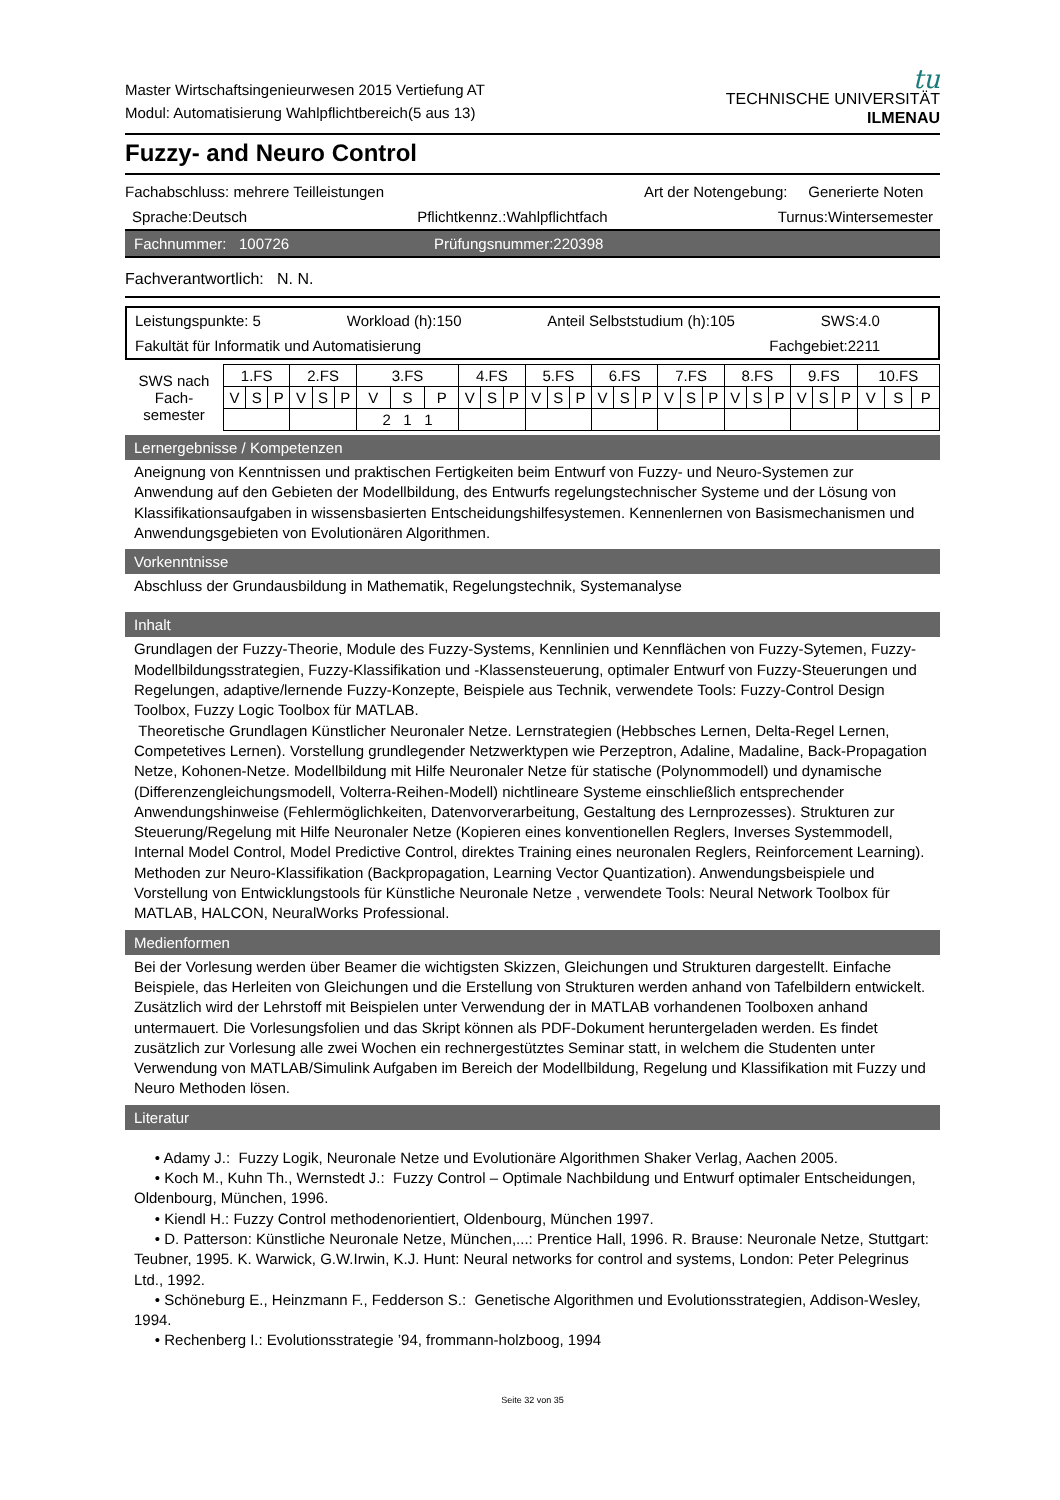Master Wirtschaftsingenieurwesen 2015 Vertiefung AT
Modul: Automatisierung Wahlpflichtbereich(5 aus 13)
tu
TECHNISCHE UNIVERSITÄT
ILMENAU
Fuzzy- and Neuro Control
Fachabschluss: mehrere Teilleistungen Art der Notengebung: Generierte Noten
Sprache:Deutsch Pflichtkennz.:Wahlpflichtfach Turnus:Wintersemester
Fachnummer: 100726 Prüfungsnummer:220398
Fachverantwortlich: N. N.
Leistungspunkte: 5 Workload (h):150 Anteil Selbststudium (h):105 SWS:4.0
Fakultät für Informatik und Automatisierung Fachgebiet:2211
| SWS nach Fach- semester | 1.FS | | | 2.FS | | | 3.FS | | | 4.FS | | | 5.FS | | | 6.FS | | | 7.FS | | | 8.FS | | | 9.FS | | | 10.FS | | |
| | V | S | P | V | S | P | V | S | P | V | S | P | V | S | P | V | S | P | V | S | P | V | S | P | V | S | P | V | S | P |
| | | | | | | | 2 1 1 | | | | | | | | | | | | | | | | | | | | | | | |
Lernergebnisse / Kompetenzen
Aneignung von Kenntnissen und praktischen Fertigkeiten beim Entwurf von Fuzzy- und Neuro-Systemen zur Anwendung auf den Gebieten der Modellbildung, des Entwurfs regelungstechnischer Systeme und der Lösung von Klassifikationsaufgaben in wissensbasierten Entscheidungshilfesystemen. Kennenlernen von Basismechanismen und Anwendungsgebieten von Evolutionären Algorithmen.
Vorkenntnisse
Abschluss der Grundausbildung in Mathematik, Regelungstechnik, Systemanalyse
Inhalt
Grundlagen der Fuzzy-Theorie, Module des Fuzzy-Systems, Kennlinien und Kennflächen von Fuzzy-Sytemen, Fuzzy-Modellbildungsstrategien, Fuzzy-Klassifikation und -Klassensteuerung, optimaler Entwurf von Fuzzy-Steuerungen und Regelungen, adaptive/lernende Fuzzy-Konzepte, Beispiele aus Technik, verwendete Tools: Fuzzy-Control Design Toolbox, Fuzzy Logic Toolbox für MATLAB.
Theoretische Grundlagen Künstlicher Neuronaler Netze. Lernstrategien (Hebbsches Lernen, Delta-Regel Lernen, Competetives Lernen). Vorstellung grundlegender Netzwerktypen wie Perzeptron, Adaline, Madaline, Back-Propagation Netze, Kohonen-Netze. Modellbildung mit Hilfe Neuronaler Netze für statische (Polynommodell) und dynamische (Differenzengleichungsmodell, Volterra-Reihen-Modell) nichtlineare Systeme einschließlich entsprechender Anwendungshinweise (Fehlermöglichkeiten, Datenvorverarbeitung, Gestaltung des Lernprozesses). Strukturen zur Steuerung/Regelung mit Hilfe Neuronaler Netze (Kopieren eines konventionellen Reglers, Inverses Systemmodell, Internal Model Control, Model Predictive Control, direktes Training eines neuronalen Reglers, Reinforcement Learning). Methoden zur Neuro-Klassifikation (Backpropagation, Learning Vector Quantization). Anwendungsbeispiele und Vorstellung von Entwicklungstools für Künstliche Neuronale Netze , verwendete Tools: Neural Network Toolbox für MATLAB, HALCON, NeuralWorks Professional.
Medienformen
Bei der Vorlesung werden über Beamer die wichtigsten Skizzen, Gleichungen und Strukturen dargestellt. Einfache Beispiele, das Herleiten von Gleichungen und die Erstellung von Strukturen werden anhand von Tafelbildern entwickelt. Zusätzlich wird der Lehrstoff mit Beispielen unter Verwendung der in MATLAB vorhandenen Toolboxen anhand untermauert. Die Vorlesungsfolien und das Skript können als PDF-Dokument heruntergeladen werden. Es findet zusätzlich zur Vorlesung alle zwei Wochen ein rechnergestütztes Seminar statt, in welchem die Studenten unter Verwendung von MATLAB/Simulink Aufgaben im Bereich der Modellbildung, Regelung und Klassifikation mit Fuzzy und Neuro Methoden lösen.
Literatur
• Adamy J.: Fuzzy Logik, Neuronale Netze und Evolutionäre Algorithmen Shaker Verlag, Aachen 2005.
• Koch M., Kuhn Th., Wernstedt J.: Fuzzy Control – Optimale Nachbildung und Entwurf optimaler Entscheidungen, Oldenbourg, München, 1996.
• Kiendl H.: Fuzzy Control methodenorientiert, Oldenbourg, München 1997.
• D. Patterson: Künstliche Neuronale Netze, München,...: Prentice Hall, 1996. R. Brause: Neuronale Netze, Stuttgart: Teubner, 1995. K. Warwick, G.W.Irwin, K.J. Hunt: Neural networks for control and systems, London: Peter Pelegrinus Ltd., 1992.
• Schöneburg E., Heinzmann F., Fedderson S.: Genetische Algorithmen und Evolutionsstrategien, Addison-Wesley, 1994.
• Rechenberg I.: Evolutionsstrategie ’94, frommann-holzboog, 1994
Seite 32 von 35